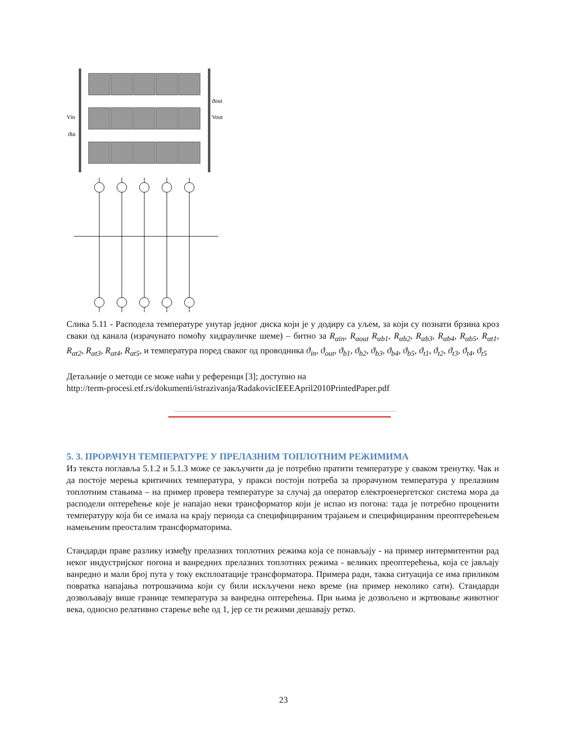Vin
Vout
ϑout
ϑin
Слика 5.11 - Расподела температуре унутар једног диска који је у додиру са уљем, за који су познати брзина кроз сваки од канала (израчунато помоћу хидрауличке шеме) – битно за R<sub>αin</sub>, R<sub>αout</sub> R<sub>αb1</sub>, R<sub>αb2</sub>, R<sub>αb3</sub>, R<sub>αb4</sub>, R<sub>αb5</sub>, R<sub>αt1</sub>, R<sub>αt2</sub>, R<sub>αt3</sub>, R<sub>αt4</sub>, R<sub>αt5</sub>, и температура поред сваког од проводника ϑ<sub>in</sub>, ϑ<sub>out</sub>, ϑ<sub>b1</sub>, ϑ<sub>b2</sub>, ϑ<sub>b3</sub>, ϑ<sub>b4</sub>, ϑ<sub>b5</sub>, ϑ<sub>t1</sub>, ϑ<sub>t2</sub>, ϑ<sub>t3</sub>, ϑ<sub>t4</sub>, ϑ<sub>t5</sub>
Детаљније о методи се може наћи у референци [3]; доступно на
http://term-procesi.etf.rs/dokumenti/istrazivanja/RadakovicIEEEApril2010PrintedPaper.pdf
5. 3. ПРОРАЧУН ТЕМПЕРАТУРЕ У ПРЕЛАЗНИМ ТОПЛОТНИМ РЕЖИМИМА
Из текста поглавља 5.1.2 и 5.1.3 може се закључити да је потребно пратити температуре у сваком тренутку. Чак и да постоје мерења критичних температура, у пракси постоји потреба за прорачуном температура у прелазним топлотним стањима – на пример провера температуре за случај да оператор електроенергетског система мора да расподели оптерећење које је напајао неки трансформатор који је испао из погона: тада је потребно проценити температуру која би се имала на крају периода са специфицираним трајањем и специфицираним преоптерећењем намењеним преосталим трансформаторима.
Стандарди праве разлику између прелазних топлотних режима која се понављају - на пример интермитентни рад неког индустријског погона и ванредних прелазних топлотних режима - великих преоптерећења, која се јављају ванредно и мали број пута у току експлоатације трансформатора. Примера ради, таква ситуација се има приликом повратка напајања потрошачима који су били искључени неко време (на пример неколико сати). Стандарди дозвољавају више границе температура за ванредна оптерећења. При њима је дозвољено и жртвовање животног века, односно релативно старење веће од 1, јер се ти режими дешавају ретко.
23